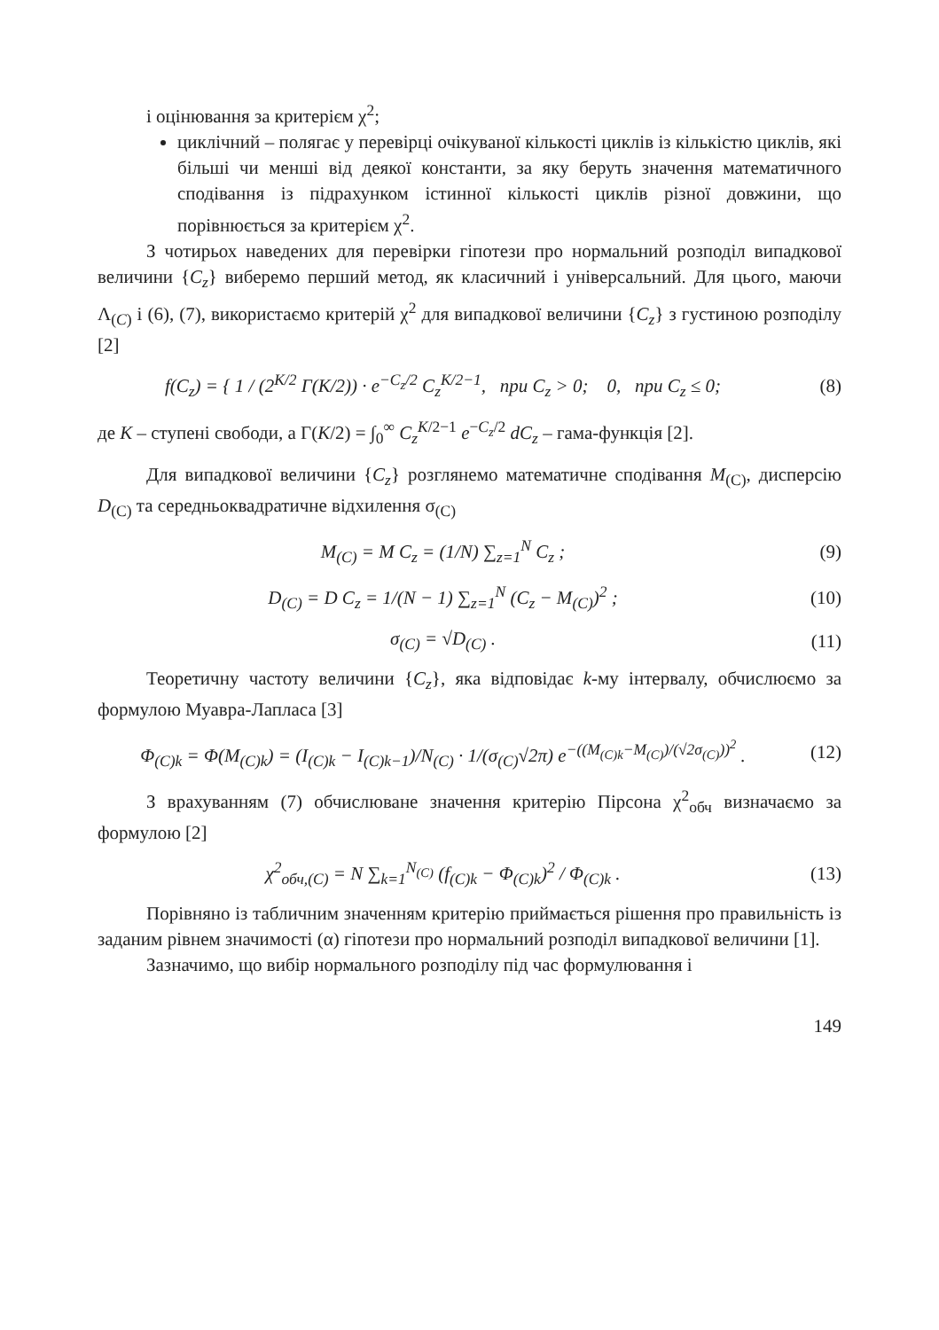і оцінювання за критерієм χ<sup>2</sup>;
циклічний – полягає у перевірці очікуваної кількості циклів із кількістю циклів, які більші чи менші від деякої константи, за яку беруть значення математичного сподівання із підрахунком істинної кількості циклів різної довжини, що порівнюється за критерієм χ<sup>2</sup>.
З чотирьох наведених для перевірки гіпотези про нормальний розподіл випадкової величини {C<sub>z</sub>} виберемо перший метод, як класичний і універсальний. Для цього, маючи Λ<sub>(C)</sub> і (6), (7), використаємо критерій χ<sup>2</sup> для випадкової величини {C<sub>z</sub>} з густиною розподілу [2]
f(C<sub>z</sub>) = { 1 / (2<sup>K/2</sup> Γ(K/2)) · e<sup>−C<sub>z</sub>/2</sup> C<sub>z</sub><sup>K/2−1</sup>, при C<sub>z</sub> > 0; 0, при C<sub>z</sub> ≤ 0;
(8)
де K – ступені свободи, а Γ(K/2) = ∫<sub>0</sub><sup>∞</sup> C<sub>z</sub><sup>K/2−1</sup> e<sup>−C<sub>z</sub>/2</sup> dC<sub>z</sub> – гама-функція [2].
Для випадкової величини {C<sub>z</sub>} розглянемо математичне сподівання M<sub>(C)</sub>, дисперсію D<sub>(C)</sub> та середньоквадратичне відхилення σ<sub>(C)</sub>
M<sub>(C)</sub> = M C<sub>z</sub> = (1/N) ∑<sub>z=1</sub><sup>N</sup> C<sub>z</sub> ; (9)
D<sub>(C)</sub> = D C<sub>z</sub> = 1/(N − 1) ∑<sub>z=1</sub><sup>N</sup> (C<sub>z</sub> − M<sub>(C)</sub>)<sup>2</sup> ;
(10)
σ<sub>(C)</sub> = √D<sub>(C)</sub> . (11)
Теоретичну частоту величини {C<sub>z</sub>}, яка відповідає k-му інтервалу, обчислюємо за формулою Муавра-Лапласа [3]
Φ<sub>(C)k</sub> = Φ(M<sub>(C)k</sub>) = (I<sub>(C)k</sub> − I<sub>(C)k−1</sub>)/N<sub>(C)</sub> · 1/(σ<sub>(C)</sub>√2π) e<sup>−((M<sub>(C)k</sub>−M<sub>(C)</sub>)/(√2σ<sub>(C)</sub>))<sup>2</sup></sup> .
(12)
З врахуванням (7) обчислюване значення критерію Пірсона χ<sup>2</sup><sub>обч</sub> визначаємо за формулою [2]
χ<sup>2</sup><sub>обч,(C)</sub> = N ∑<sub>k=1</sub><sup>N<sub>(C)</sub></sup> (f<sub>(C)k</sub> − Φ<sub>(C)k</sub>)<sup>2</sup> / Φ<sub>(C)k</sub> .
(13)
Порівняно із табличним значенням критерію приймається рішення про правильність із заданим рівнем значимості (α) гіпотези про нормальний розподіл випадкової величини [1].
Зазначимо, що вибір нормального розподілу під час формулювання і
149